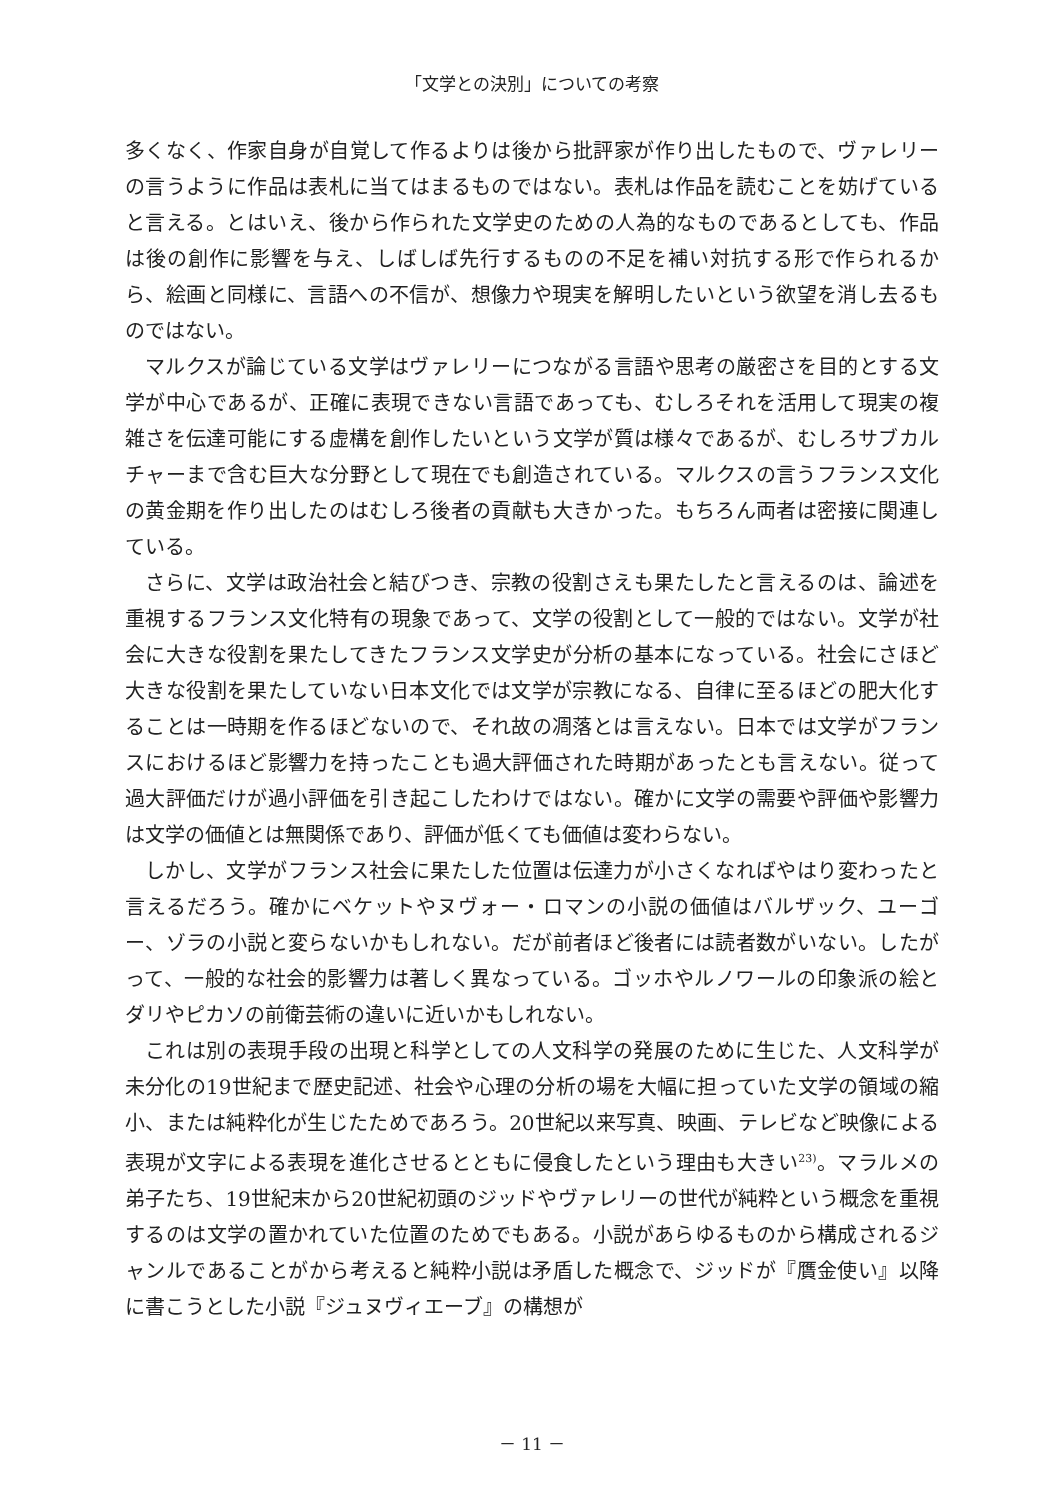「文学との決別」についての考察
多くなく、作家自身が自覚して作るよりは後から批評家が作り出したもので、ヴァレリーの言うように作品は表札に当てはまるものではない。表札は作品を読むことを妨げていると言える。とはいえ、後から作られた文学史のための人為的なものであるとしても、作品は後の創作に影響を与え、しばしば先行するものの不足を補い対抗する形で作られるから、絵画と同様に、言語への不信が、想像力や現実を解明したいという欲望を消し去るものではない。
マルクスが論じている文学はヴァレリーにつながる言語や思考の厳密さを目的とする文学が中心であるが、正確に表現できない言語であっても、むしろそれを活用して現実の複雑さを伝達可能にする虚構を創作したいという文学が質は様々であるが、むしろサブカルチャーまで含む巨大な分野として現在でも創造されている。マルクスの言うフランス文化の黄金期を作り出したのはむしろ後者の貢献も大きかった。もちろん両者は密接に関連している。
さらに、文学は政治社会と結びつき、宗教の役割さえも果たしたと言えるのは、論述を重視するフランス文化特有の現象であって、文学の役割として一般的ではない。文学が社会に大きな役割を果たしてきたフランス文学史が分析の基本になっている。社会にさほど大きな役割を果たしていない日本文化では文学が宗教になる、自律に至るほどの肥大化することは一時期を作るほどないので、それ故の凋落とは言えない。日本では文学がフランスにおけるほど影響力を持ったことも過大評価された時期があったとも言えない。従って過大評価だけが過小評価を引き起こしたわけではない。確かに文学の需要や評価や影響力は文学の価値とは無関係であり、評価が低くても価値は変わらない。
しかし、文学がフランス社会に果たした位置は伝達力が小さくなればやはり変わったと言えるだろう。確かにベケットやヌヴォー・ロマンの小説の価値はバルザック、ユーゴー、ゾラの小説と変らないかもしれない。だが前者ほど後者には読者数がいない。したがって、一般的な社会的影響力は著しく異なっている。ゴッホやルノワールの印象派の絵とダリやピカソの前衛芸術の違いに近いかもしれない。
これは別の表現手段の出現と科学としての人文科学の発展のために生じた、人文科学が未分化の19世紀まで歴史記述、社会や心理の分析の場を大幅に担っていた文学の領域の縮小、または純粋化が生じたためであろう。20世紀以来写真、映画、テレビなど映像による表現が文字による表現を進化させるとともに侵食したという理由も大きい<sup>23)</sup>。マラルメの弟子たち、19世紀末から20世紀初頭のジッドやヴァレリーの世代が純粋という概念を重視するのは文学の置かれていた位置のためでもある。小説があらゆるものから構成されるジャンルであることがから考えると純粋小説は矛盾した概念で、ジッドが『贋金使い』以降に書こうとした小説『ジュヌヴィエーブ』の構想が
－ 11 －